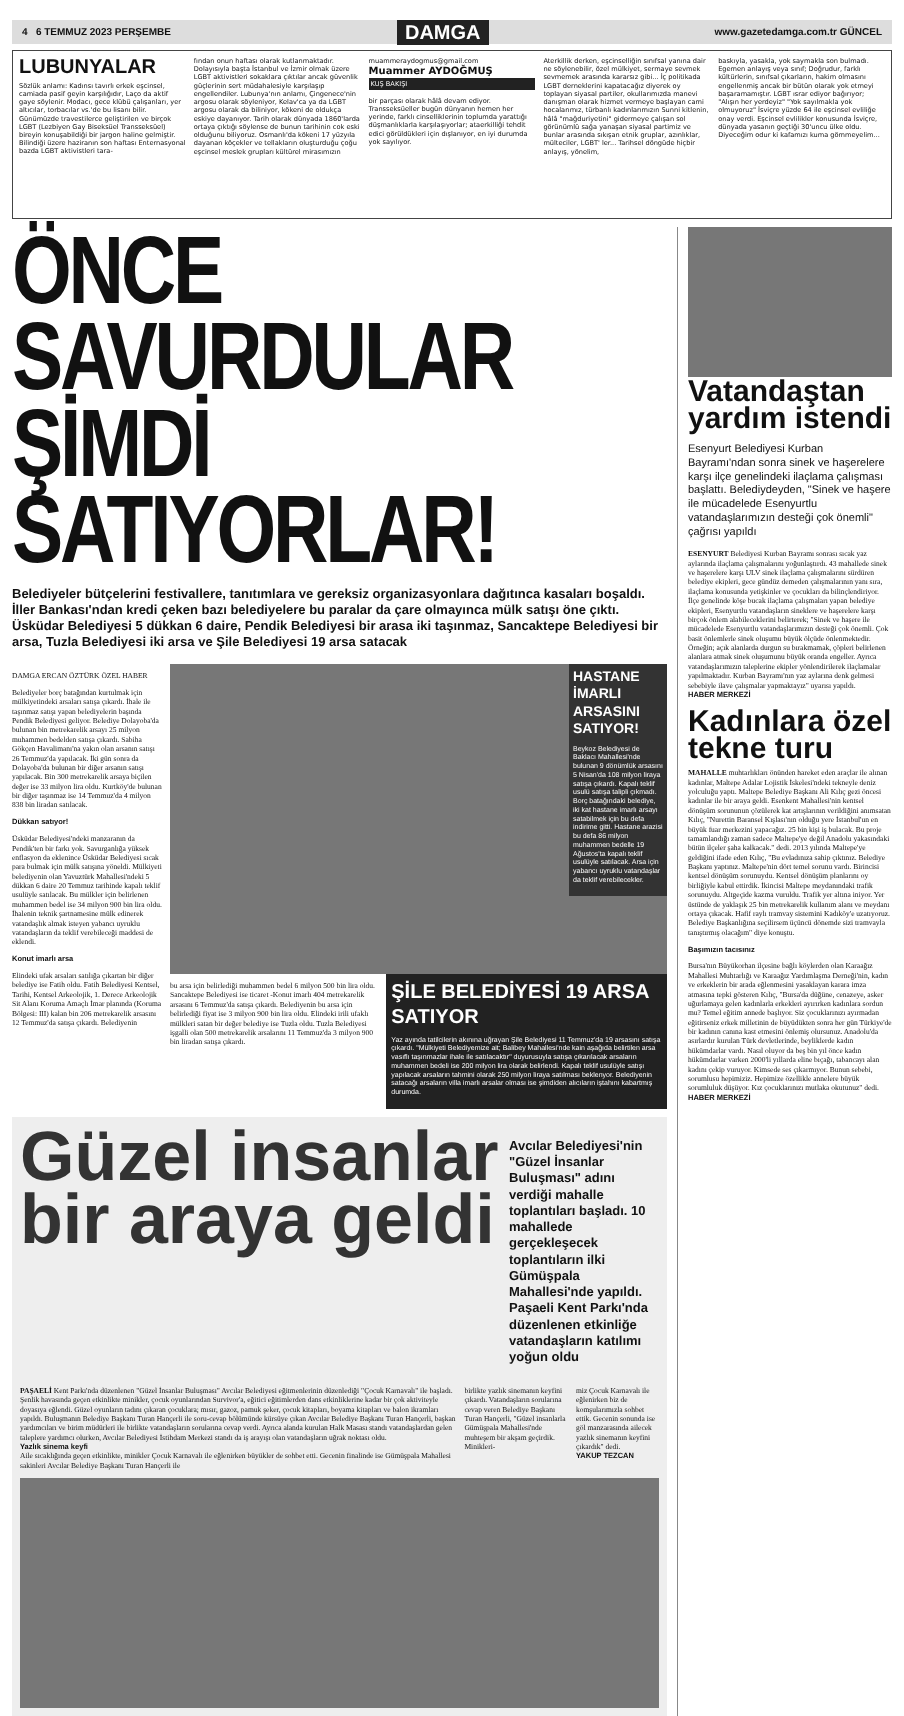4 6 TEMMUZ 2023 PERŞEMBE DAMGA www.gazetedamga.com.tr GÜNCEL
LUBUNYALAR
Sözlük anlamı: Kadınsı tavırlı erkek eşcinsel, camiada pasif geyin karşılığıdır, Laço da aktif gaye söylenir. Modacı, gece klübü çalışanları, yer altıcılar, torbacılar vs.'de bu lisanı bilir. Günümüzde travestilerce geliştirilen ve birçok LGBT (Lezbiyen Gay Biseksüel Transseksüel) bireyin konuşabildiği bir jargon haline gelmiştir. Bilindiği üzere haziranın son haftası Enternasyonal bazda LGBT aktivistleri tara-
fından onun haftası olarak kutlanmaktadır. Dolayısıyla başta İstanbul ve İzmir olmak üzere LGBT aktivistleri sokaklara çıktılar ancak güvenlik güçlerinin sert müdahalesiyle karşılaşıp engellendiler. Lubunya'nın anlamı, Çingenece'nin argosu olarak söyleniyor, Kelav'ca ya da LGBT argosu olarak da biliniyor, kökeni de oldukça eskiye dayanıyor. Tarih olarak dünyada 1860'larda ortaya çıktığı söylense de bunun tarihinin cok eski olduğunu biliyoruz. Osmanlı'da kökeni 17 yüzyıla dayanan köçekler ve tellakların oluşturduğu çoğu eşcinsel meslek grupları kültürel mirasımızın
muammeraydogmus@gmail.com
Muammer AYDOĞMUŞ
KUŞ BAKIŞI
bir parçası olarak hâlâ devam ediyor. Transseksüeller bugün dünyanın hemen her yerinde, farklı cinselliklerinin toplumda yarattığı düşmanlıklarla karşılaşıyorlar; ataerkilliği tehdit edici görüldükleri için dışlanıyor, en iyi durumda yok sayılıyor.
Aterkillik derken, eşcinselliğin sınıfsal yanına dair ne söylenebilir, özel mülkiyet, sermaye sevmek sevmemek arasında kararsız gibi... İç politikada LGBT derneklerini kapatacağız diyerek oy toplayan siyasal partiler, okullarımızda manevi danışman olarak hizmet vermeye başlayan cami hocalarımız, türbanlı kadınlarımızın Sunni kitlenin, hâlâ "mağduriyetini" gidermeye çalışan sol görünümlü sağa yanaşan siyasal partimiz ve bunlar arasında sıkışan etnik gruplar, azınlıklar, mülteciler, LGBT' ler... Tarihsel döngüde hiçbir anlayış, yönelim,
baskıyla, yasakla, yok saymakla son bulmadı. Egemen anlayış veya sınıf; Doğrudur, farklı kültürlerin, sınıfsal çıkarların, hakim olmasını engellenmiş ancak bir bütün olarak yok etmeyi başaramamıştır. LGBT ısrar ediyor bağırıyor; "Alışın her yerdeyiz" "Yok sayılmakla yok olmuyoruz" İsviçre yüzde 64 ile eşcinsel evliliğe onay verdi. Eşcinsel evlilikler konusunda İsviçre, dünyada yasanın geçtiği 30'uncu ülke oldu. Diyeceğim odur ki kafamızı kuma gömmeyelim...
ÖNCE SAVURDULAR ŞİMDİ SATIYORLAR!
Belediyeler bütçelerini festivallere, tanıtımlara ve gereksiz organizasyonlara dağıtınca kasaları boşaldı. İller Bankası'ndan kredi çeken bazı belediyelere bu paralar da çare olmayınca mülk satışı öne çıktı. Üsküdar Belediyesi 5 dükkan 6 daire, Pendik Belediyesi bir arasa iki taşınmaz, Sancaktepe Belediyesi bir arsa, Tuzla Belediyesi iki arsa ve Şile Belediyesi 19 arsa satacak
DAMGA ERCAN ÖZTÜRK ÖZEL HABER
Belediyeler borç batağından kurtulmak için mülkiyetindeki arsaları satışa çıkardı. İhale ile taşınmaz satışı yapan belediyelerin başında Pendik Belediyesi geliyor. Belediye Dolayoba'da bulunan bin metrekarelik arsayı 25 milyon muhammen bedelden satışa çıkardı. Sabiha Gökçen Havalimanı'na yakın olan arsanın satışı 26 Temmuz'da yapılacak. İki gün sonra da Dolayoba'da bulunan bir diğer arsanın satışı yapılacak. Bin 300 metrekarelik arsaya biçilen değer ise 33 milyon lira oldu. Kurtköy'de bulunan bir diğer taşınmaz ise 14 Temmuz'da 4 milyon 838 bin liradan satılacak.
Dükkan satıyor!
Üsküdar Belediyesi'ndeki manzaranın da Pendik'ten bir farkı yok. Savurganlığa yüksek enflasyon da eklenince Üsküdar Belediyesi sıcak para bulmak için mülk satışına yöneldi. Mülkiyeti belediyenin olan Yavuztürk Mahallesi'ndeki 5 dükkan 6 daire 20 Temmuz tarihinde kapalı teklif usulüyle satılacak. Bu mülkler için belirlenen muhammen bedel ise 34 milyon 900 bin lira oldu. İhalenin teknik şartnamesine mülk edinerek vatandaşlık almak isteyen yabancı uyruklu vatandaşların da teklif verebileceği maddesi de eklendi.
Konut imarlı arsa
Elindeki ufak arsaları satılığa çıkartan bir diğer belediye ise Fatih oldu. Fatih Belediyesi Kentsel, Tarihi, Kentsel Arkeolojik, 1. Derece Arkeolojik Sit Alanı Koruma Amaçlı İmar planında (Koruma Bölgesi: III) kalan bin 206 metrekarelik arsasını 12 Temmuz'da satışa çıkardı. Belediyenin
HASTANE İMARLI ARSASINI SATIYOR!
Beykoz Belediyesi de Baklacı Mahallesi'nde bulunan 9 dönümlük arsasını 5 Nisan'da 108 milyon liraya satışa çıkardı. Kapalı teklif usulü satışa talipli çıkmadı. Borç batağındaki belediye, iki kat hastane imarlı arsayı satabilmek için bu defa indirime gitti. Hastane arazisi bu defa 86 milyon muhammen bedelle 19 Ağustos'ta kapalı teklif usulüyle satılacak. Arsa için yabancı uyruklu vatandaşlar da teklif verebilecekler.
bu arsa için belirlediği muhammen bedel 6 milyon 500 bin lira oldu. Sancaktepe Belediyesi ise ticaret -Konut imarlı 404 metrekarelik arsasını 6 Temmuz'da satışa çıkardı. Belediyenin bu arsa için belirlediği fiyat ise 3 milyon 900 bin lira oldu. Elindeki irili ufaklı mülkleri satan bir değer belediye ise Tuzla oldu. Tuzla Belediyesi işgalli olan 500 metrekarelik arsalarını 11 Temmuz'da 3 milyon 900 bin liradan satışa çıkardı.
ŞİLE BELEDİYESİ 19 ARSA SATIYOR
Yaz ayında tatilcilerin akınına uğrayan Şile Belediyesi 11 Temmuz'da 19 arsasını satışa çıkardı. "Mülkiyeti Belediyemize ait; Balibey Mahallesi'nde kain aşağıda belirtilen arsa vasıflı taşınmazlar ihale ile satılacaktır" duyurusuyla satışa çıkarılacak arsaların muhammen bedeli ise 200 milyon lira olarak belirlendi. Kapalı teklif usulüyle satışı yapılacak arsaların tahmini olarak 250 milyon liraya satılması beklenyor. Belediyenin satacağı arsaların villa imarlı arsalar olması ise şimdiden alıcıların iştahını kabartmış durumda.
Güzel insanlar bir araya geldi
Avcılar Belediyesi'nin "Güzel İnsanlar Buluşması" adını verdiği mahalle toplantıları başladı. 10 mahallede gerçekleşecek toplantıların ilki Gümüşpala Mahallesi'nde yapıldı. Paşaeli Kent Parkı'nda düzenlenen etkinliğe vatandaşların katılımı yoğun oldu
PAŞAELİ Kent Parkı'nda düzenlenen "Güzel İnsanlar Buluşması" Avcılar Belediyesi eğitmenlerinin düzenlediği "Çocuk Karnavalı" ile başladı. Şenlik havasında geçen etkinlikte minikler, çocuk oyunlarından Survivor'a, eğitici eğitimlerden dans etkinliklerine kadar bir çok aktiviteyle doyasıya eğlendi. Güzel oyunların tadını çıkaran çocuklara; mısır, gazoz, pamuk şeker, çocuk kitapları, boyama kitapları ve balon ikramları yapıldı. Buluşmanın Belediye Başkanı Turan Hançerli ile soru-cevap bölümünde kürsüye çıkan Avcılar Belediye Başkanı Turan Hançerli, başkan yardımcıları ve birim müdürleri ile birlikte vatandaşların sorularına cevap verdi. Ayrıca alanda kurulan Halk Masası standı vatandaşlardan gelen taleplere yardımcı olurken, Avcılar Belediyesi İstihdam Merkezi standı da iş arayışı olan vatandaşların uğrak noktası oldu.
Yazlık sinema keyfi
Aile sıcaklığında geçen etkinlikte, minikler Çocuk Karnavalı ile eğlenirken büyükler de sohbet etti. Gecenin finalinde ise Gümüşpala Mahallesi sakinleri Avcılar Belediye Başkanı Turan Hançerli ile
birlikte yazlık sinemanın keyfini çıkardı. Vatandaşların sorularına cevap veren Belediye Başkanı Turan Hançerli, "Güzel insanlarla Gümüşpala Mahallesi'nde muhteşem bir akşam geçirdik. Minikleri-
miz Çocuk Karnavalı ile eğlenirken biz de komşularımızla sohbet ettik. Gecenin sonunda ise göl manzarasında ailecek yazlık sinemanın keyfini çıkardık" dedi.
YAKUP TEZCAN
Vatandaştan yardım istendi
Esenyurt Belediyesi Kurban Bayramı'ndan sonra sinek ve haşerelere karşı ilçe genelindeki ilaçlama çalışması başlattı. Belediydeyden, "Sinek ve haşere ile mücadelede Esenyurtlu vatandaşlarımızın desteği çok önemli" çağrısı yapıldı
ESENYURT Belediyesi Kurban Bayramı sonrası sıcak yaz aylarında ilaçlama çalışmalarını yoğunlaştırdı. 43 mahallede sinek ve haşerelere karşı ULV sinek ilaçlama çalışmalarını sürdüren belediye ekipleri, gece gündüz demeden çalışmalarının yanı sıra, ilaçlama konusunda yetişkinler ve çocukları da bilinçlendiriyor. İlçe genelinde köşe bucak ilaçlama çalışmaları yapan belediye ekipleri, Esenyurtlu vatandaşların sineklere ve haşerelere karşı birçok önlem alabileceklerini belirterek; "Sinek ve haşere ile mücadelede Esenyurtlu vatandaşlarımızın desteği çok önemli. Çok basit önlemlerle sinek oluşumu büyük ölçüde önlenmektedir. Örneğin; açık alanlarda durgun su bırakmamak, çöpleri belirlenen alanlara atmak sinek oluşumunu büyük oranda engeller. Ayrıca vatandaşlarımızın taleplerine ekipler yönlendirilerek ilaçlamalar yapılmaktadır. Kurban Bayramı'nın yaz aylarına denk gelmesi sebebiyle ilave çalışmalar yapmaktayız" uyarısı yapıldı.
HABER MERKEZİ
Kadınlara özel tekne turu
MAHALLE muhtarlıkları önünden hareket eden araçlar ile alınan kadınlar, Maltepe Adalar Lojistik İskelesi'ndeki tekneyle deniz yolculuğu yaptı. Maltepe Belediye Başkanı Ali Kılıç gezi öncesi kadınlar ile bir araya geldi. Esenkent Mahallesi'nin kentsel dönüşüm sorununun çözülerek kat artışlarının verildiğini anımsatan Kılıç, "Nurettin Baransel Kışlası'nın olduğu yere İstanbul'un en büyük fuar merkezini yapacağız. 25 bin kişi iş bulacak. Bu proje tamamlandığı zaman sadece Maltepe'ye değil Anadolu yakasındaki bütün ilçeler şaha kalkacak." dedi. 2013 yılında Maltepe'ye geldiğini ifade eden Kılıç, "Bu evladınıza sahip çıktınız. Belediye Başkanı yaptınız. Maltepe'nin dört temel sorunu vardı. Birincisi kentsel dönüşüm sorunuydu. Kentsel dönüşüm planlarını oy birliğiyle kabul ettirdik. İkincisi Maltepe meydanındaki trafik sorunuydu. Altgeçide kazma vuruldu. Trafik yer altına iniyor. Yer üstünde de yaklaşık 25 bin metrekarelik kullanım alanı ve meydanı ortaya çıkacak. Hafif raylı tramvay sistemini Kadıköy'e uzatıyoruz. Belediye Başkanlığına seçilirsem üçüncü dönemde sizi tramvayla tanıştırmış olacağım" diye konuştu.
Başımızın tacısınız
Bursa'nın Büyükorhan ilçesine bağlı köylerden olan Karaağız Mahallesi Muhtarlığı ve Karaağız Yardımlaşma Derneği'nin, kadın ve erkeklerin bir arada eğlenmesini yasaklayan karara imza atmasına tepki gösteren Kılıç, "Bursa'da düğüne, cenazeye, asker uğurlamaya gelen kadınlarla erkekleri ayırırken kadınlara sordun mu? Temel eğitim annede başlıyor. Siz çocuklarınızı ayırmadan eğitirseniz erkek milletinin de büyüdükten sonra her gün Türkiye'de bir kadının canına kast etmesini önlemiş olursunuz. Anadolu'da asırlardır kurulan Türk devletlerinde, beyliklerde kadın hükümdarlar vardı. Nasıl oluyor da beş bin yıl önce kadın hükümdarlar varken 2000'li yıllarda eline bıçağı, tabancayı alan kadını çekip vuruyor. Kimsede ses çıkarmıyor. Bunun sebebi, sorumlusu hepimiziz. Hepimize özellikle annelere büyük sorumluluk düşüyor. Kız çocuklarınızı mutlaka okutunuz" dedi.
HABER MERKEZİ